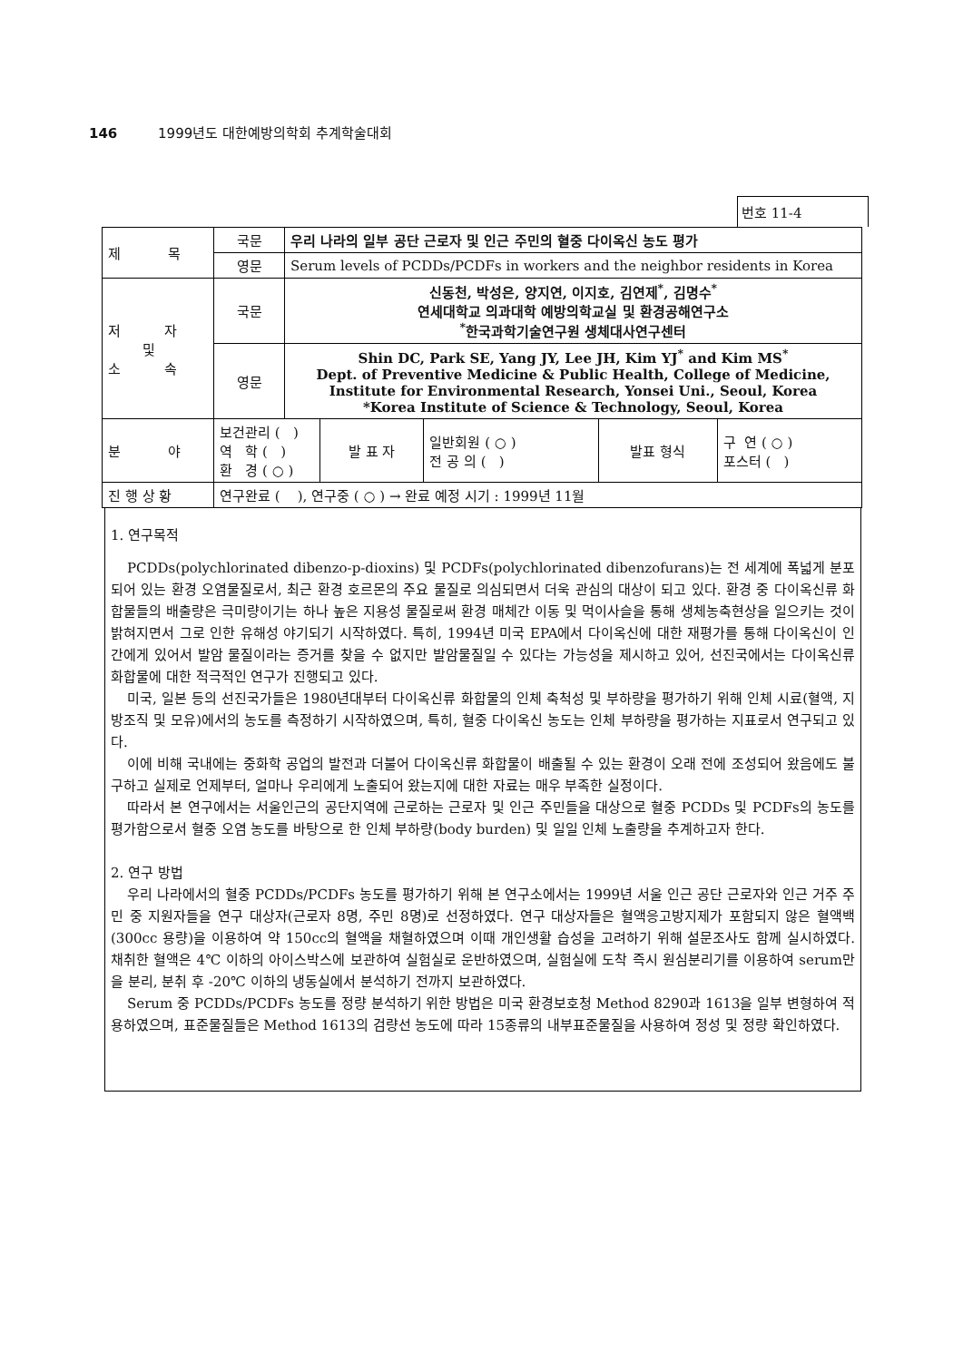146 1999년도 대한예방의학회 추계학술대회
번호 11-4
| 제 목 | 국문 | 우리 나라의 일부 공단 근로자 및 인근 주민의 혈중 다이옥신 농도 평가 | | | | |
| | 영문 | Serum levels of PCDDs/PCDFs in workers and the neighbor residents in Korea | | | | |
| 저 자 및 소 속 | 국문 | 신동천, 박성은, 양지연, 이지호, 김연제<sup>*</sup>, 김명수<sup>*</sup> 연세대학교 의과대학 예방의학교실 및 환경공해연구소 <sup>*</sup> 한국과학기술연구원 생체대사연구센터 | | | | |
| | 영문 | Shin DC, Park SE, Yang JY, Lee JH, Kim YJ<sup>*</sup> and Kim MS<sup>*</sup> Dept. of Preventive Medicine & Public Health, College of Medicine, Institute for Environmental Research, Yonsei Uni., Seoul, Korea *Korea Institute of Science & Technology, Seoul, Korea | | | | |
| 분 야 | 보건관리 ( ) 역 학 ( ) 환 경 ( ○ ) | | 발 표 자 | 일반회원 ( ○ ) 전 공 의 ( ) | 발표 형식 | 구 연 ( ○ ) 포스터 ( ) |
| 진 행 상 황 | 연구완료 ( ), 연구중 ( ○ ) → 완료 예정 시기 : 1999년 11월 | | | | | |
1. 연구목적
PCDDs(polychlorinated dibenzo-p-dioxins) 및 PCDFs(polychlorinated dibenzofurans)는 전 세계에 폭넓게 분포되어 있는 환경 오염물질로서, 최근 환경 호르몬의 주요 물질로 의심되면서 더욱 관심의 대상이 되고 있다. 환경 중 다이옥신류 화합물들의 배출량은 극미량이기는 하나 높은 지용성 물질로써 환경 매체간 이동 및 먹이사슬을 통해 생체농축현상을 일으키는 것이 밝혀지면서 그로 인한 유해성 야기되기 시작하였다. 특히, 1994년 미국 EPA에서 다이옥신에 대한 재평가를 통해 다이옥신이 인간에게 있어서 발암 물질이라는 증거를 찾을 수 없지만 발암물질일 수 있다는 가능성을 제시하고 있어, 선진국에서는 다이옥신류 화합물에 대한 적극적인 연구가 진행되고 있다.
미국, 일본 등의 선진국가들은 1980년대부터 다이옥신류 화합물의 인체 축척성 및 부하량을 평가하기 위해 인체 시료(혈액, 지방조직 및 모유)에서의 농도를 측정하기 시작하였으며, 특히, 혈중 다이옥신 농도는 인체 부하량을 평가하는 지표로서 연구되고 있다.
이에 비해 국내에는 중화학 공업의 발전과 더불어 다이옥신류 화합물이 배출될 수 있는 환경이 오래 전에 조성되어 왔음에도 불구하고 실제로 언제부터, 얼마나 우리에게 노출되어 왔는지에 대한 자료는 매우 부족한 실정이다.
따라서 본 연구에서는 서울인근의 공단지역에 근로하는 근로자 및 인근 주민들을 대상으로 혈중 PCDDs 및 PCDFs의 농도를 평가함으로서 혈중 오염 농도를 바탕으로 한 인체 부하량(body burden) 및 일일 인체 노출량을 추계하고자 한다.
2. 연구 방법
우리 나라에서의 혈중 PCDDs/PCDFs 농도를 평가하기 위해 본 연구소에서는 1999년 서울 인근 공단 근로자와 인근 거주 주민 중 지원자들을 연구 대상자(근로자 8명, 주민 8명)로 선정하였다. 연구 대상자들은 혈액응고방지제가 포함되지 않은 혈액백(300cc 용량)을 이용하여 약 150cc의 혈액을 채혈하였으며 이때 개인생활 습성을 고려하기 위해 설문조사도 함께 실시하였다. 채취한 혈액은 4℃ 이하의 아이스박스에 보관하여 실험실로 운반하였으며, 실험실에 도착 즉시 원심분리기를 이용하여 serum만을 분리, 분취 후 -20℃ 이하의 냉동실에서 분석하기 전까지 보관하였다.
Serum 중 PCDDs/PCDFs 농도를 정량 분석하기 위한 방법은 미국 환경보호청 Method 8290과 1613을 일부 변형하여 적용하였으며, 표준물질들은 Method 1613의 검량선 농도에 따라 15종류의 내부표준물질을 사용하여 정성 및 정량 확인하였다.